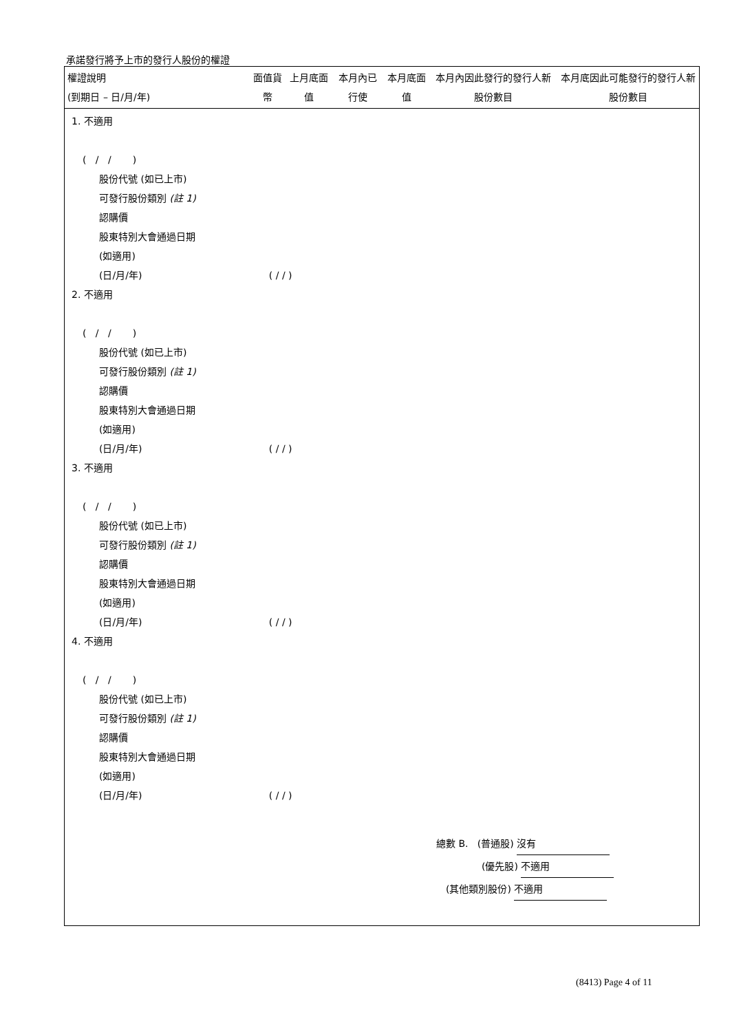承諾發行將予上市的發行人股份的權證
| 權證說明 (到期日 – 日/月/年) | 面值貨幣 | 上月底面值 | 本月內已行使 | 本月底面值 | 本月內因此發行的發行人新股份數目 | 本月底因此可能發行的發行人新股份數目 |
| --- | --- | --- | --- | --- | --- | --- |
1. 不適用
( / / )
股份代號 (如已上市)
可發行股份類別 (註 1)
認購價
股東特別大會通過日期
(如適用)
(日/月/年) ( / / )
2. 不適用
( / / )
股份代號 (如已上市)
可發行股份類別 (註 1)
認購價
股東特別大會通過日期
(如適用)
(日/月/年) ( / / )
3. 不適用
( / / )
股份代號 (如已上市)
可發行股份類別 (註 1)
認購價
股東特別大會通過日期
(如適用)
(日/月/年) ( / / )
4. 不適用
( / / )
股份代號 (如已上市)
可發行股份類別 (註 1)
認購價
股東特別大會通過日期
(如適用)
(日/月/年) ( / / )
總數 B. (普通股) 沒有
(優先股) 不適用
(其他類別股份) 不適用
(8413) Page 4 of 11